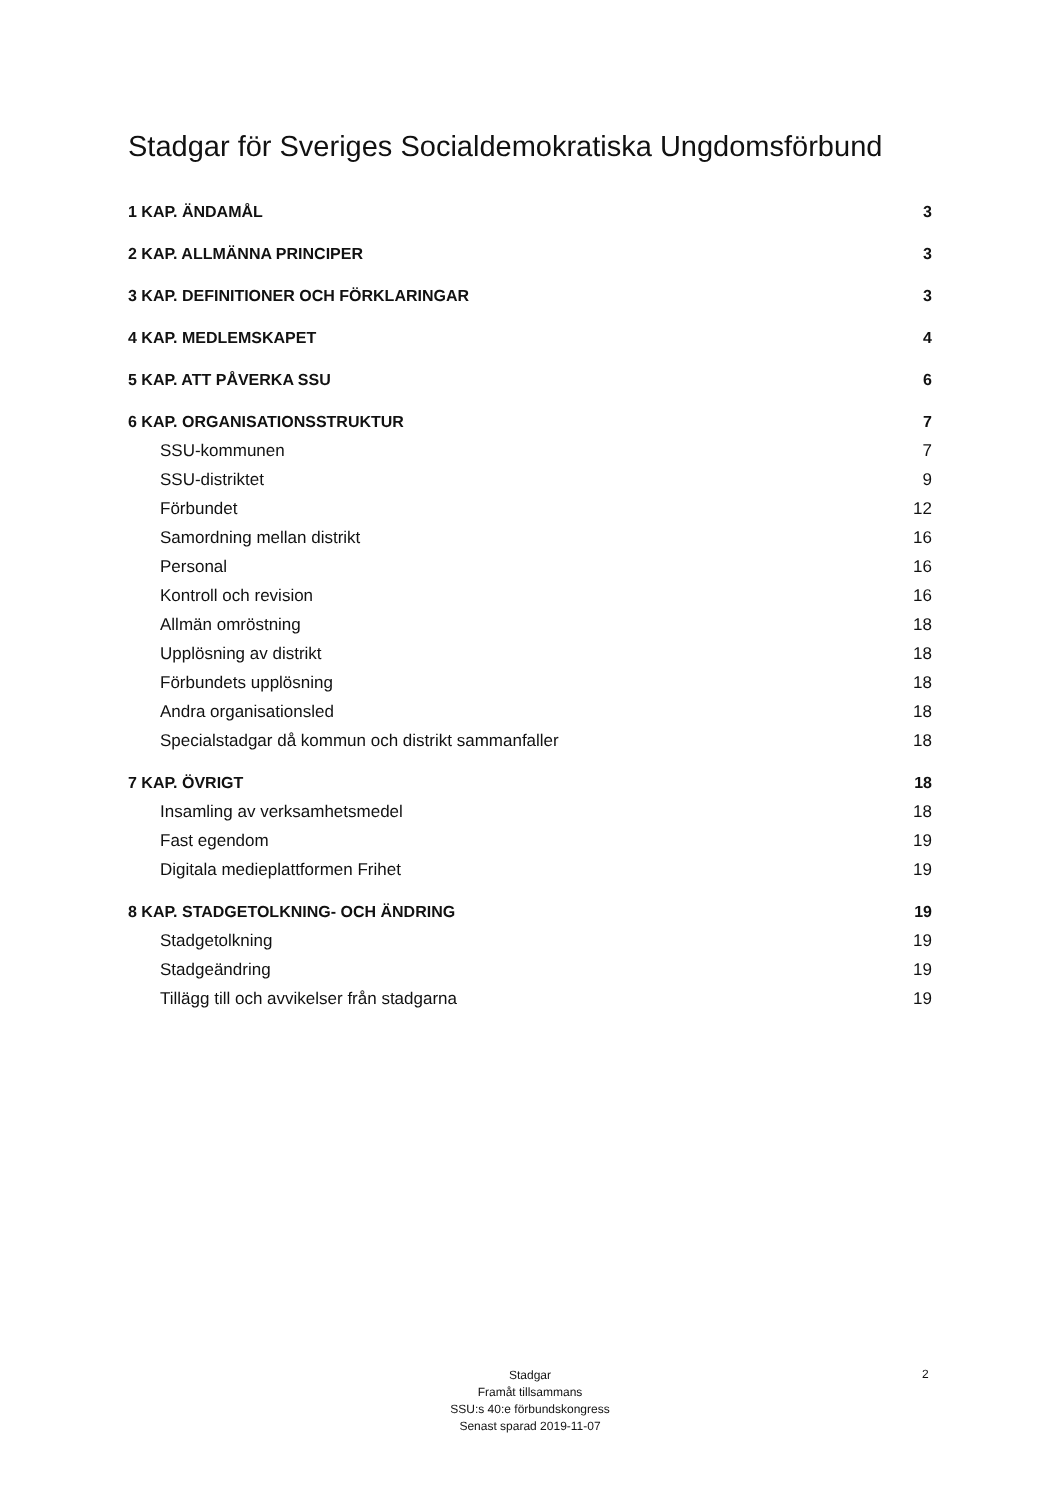Stadgar för Sveriges Socialdemokratiska Ungdomsförbund
1 KAP. ÄNDAMÅL 3
2 KAP. ALLMÄNNA PRINCIPER 3
3 KAP. DEFINITIONER OCH FÖRKLARINGAR 3
4 KAP. MEDLEMSKAPET 4
5 KAP. ATT PÅVERKA SSU 6
6 KAP. ORGANISATIONSSTRUKTUR 7
SSU-kommunen 7
SSU-distriktet 9
Förbundet 12
Samordning mellan distrikt 16
Personal 16
Kontroll och revision 16
Allmän omröstning 18
Upplösning av distrikt 18
Förbundets upplösning 18
Andra organisationsled 18
Specialstadgar då kommun och distrikt sammanfaller 18
7 KAP. ÖVRIGT 18
Insamling av verksamhetsmedel 18
Fast egendom 19
Digitala medieplattformen Frihet 19
8 KAP. STADGETOLKNING- OCH ÄNDRING 19
Stadgetolkning 19
Stadgeändring 19
Tillägg till och avvikelser från stadgarna 19
Stadgar
Framåt tillsammans
SSU:s 40:e förbundskongress
Senast sparad 2019-11-07
2